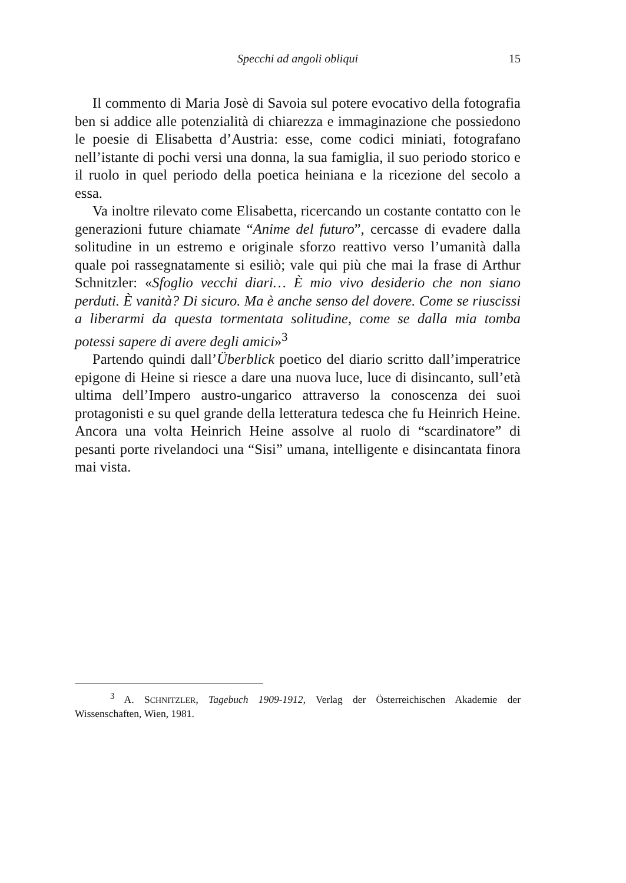Specchi ad angoli obliqui
15
Il commento di Maria Josè di Savoia sul potere evocativo della fotografia ben si addice alle potenzialità di chiarezza e immaginazione che possiedono le poesie di Elisabetta d’Austria: esse, come codici miniati, fotografano nell’istante di pochi versi una donna, la sua famiglia, il suo periodo storico e il ruolo in quel periodo della poetica heiniana e la ricezione del secolo a essa.
Va inoltre rilevato come Elisabetta, ricercando un costante contatto con le generazioni future chiamate “Anime del futuro”, cercasse di evadere dalla solitudine in un estremo e originale sforzo reattivo verso l’umanità dalla quale poi rassegnatamente si esiliò; vale qui più che mai la frase di Arthur Schnitzler: «Sfoglio vecchi diari… È mio vivo desiderio che non siano perduti. È vanità? Di sicuro. Ma è anche senso del dovere. Come se riuscissi a liberarmi da questa tormentata solitudine, come se dalla mia tomba potessi sapere di avere degli amici»<sup>3</sup>
Partendo quindi dall’Überblick poetico del diario scritto dall’imperatrice epigone di Heine si riesce a dare una nuova luce, luce di disincanto, sull’età ultima dell’Impero austro-ungarico attraverso la conoscenza dei suoi protagonisti e su quel grande della letteratura tedesca che fu Heinrich Heine. Ancora una volta Heinrich Heine assolve al ruolo di “scardinatore” di pesanti porte rivelandoci una “Sisi” umana, intelligente e disincantata finora mai vista.
<sup>3</sup> A. SCHNITZLER, Tagebuch 1909-1912, Verlag der Österreichischen Akademie der Wissenschaften, Wien, 1981.